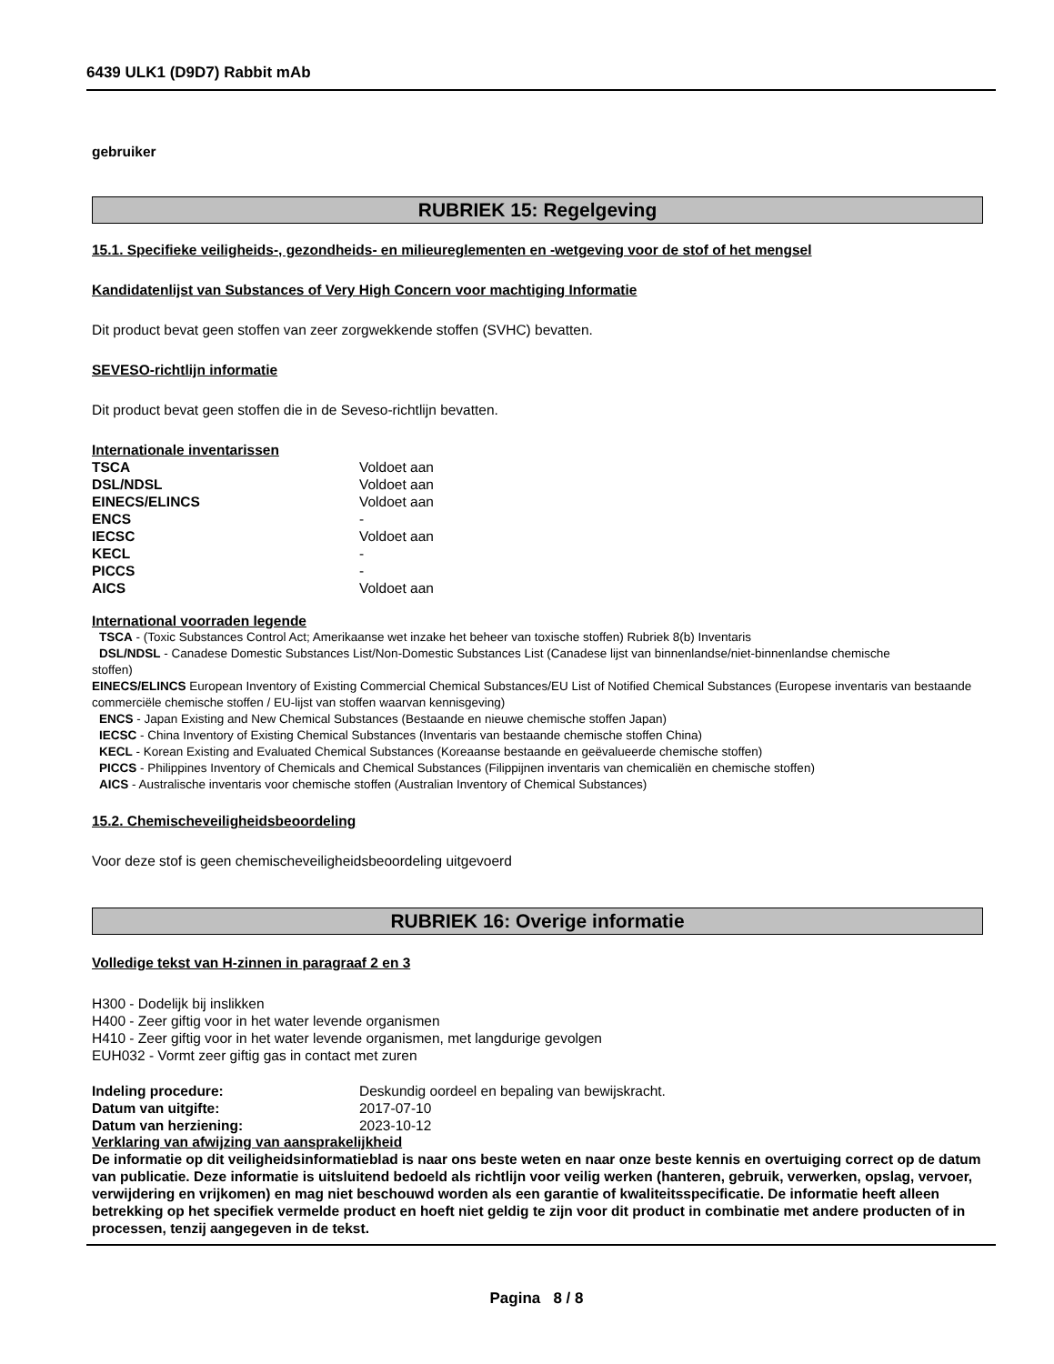6439 ULK1 (D9D7) Rabbit mAb
gebruiker
RUBRIEK 15: Regelgeving
15.1. Specifieke veiligheids-, gezondheids- en milieureglementen en -wetgeving voor de stof of het mengsel
Kandidatenlijst van Substances of Very High Concern voor machtiging Informatie
Dit product bevat geen stoffen van zeer zorgwekkende stoffen (SVHC) bevatten.
SEVESO-richtlijn informatie
Dit product bevat geen stoffen die in de Seveso-richtlijn bevatten.
Internationale inventarissen
| TSCA | Voldoet aan |
| DSL/NDSL | Voldoet aan |
| EINECS/ELINCS | Voldoet aan |
| ENCS | - |
| IECSC | Voldoet aan |
| KECL | - |
| PICCS | - |
| AICS | Voldoet aan |
International voorraden legende
TSCA - (Toxic Substances Control Act; Amerikaanse wet inzake het beheer van toxische stoffen) Rubriek 8(b) Inventaris
DSL/NDSL - Canadese Domestic Substances List/Non-Domestic Substances List (Canadese lijst van binnenlandse/niet-binnenlandse chemische
stoffen)
EINECS/ELINCS European Inventory of Existing Commercial Chemical Substances/EU List of Notified Chemical Substances (Europese inventaris van bestaande commerciële chemische stoffen / EU-lijst van stoffen waarvan kennisgeving)
ENCS - Japan Existing and New Chemical Substances (Bestaande en nieuwe chemische stoffen Japan)
IECSC - China Inventory of Existing Chemical Substances (Inventaris van bestaande chemische stoffen China)
KECL - Korean Existing and Evaluated Chemical Substances (Koreaanse bestaande en geëvalueerde chemische stoffen)
PICCS - Philippines Inventory of Chemicals and Chemical Substances (Filippijnen inventaris van chemicaliën en chemische stoffen)
AICS - Australische inventaris voor chemische stoffen (Australian Inventory of Chemical Substances)
15.2. Chemischeveiligheidsbeoordeling
Voor deze stof is geen chemischeveiligheidsbeoordeling uitgevoerd
RUBRIEK 16: Overige informatie
Volledige tekst van H-zinnen in paragraaf 2 en 3
H300 - Dodelijk bij inslikken
H400 - Zeer giftig voor in het water levende organismen
H410 - Zeer giftig voor in het water levende organismen, met langdurige gevolgen
EUH032 - Vormt zeer giftig gas in contact met zuren
| Indeling procedure: | Deskundig oordeel en bepaling van bewijskracht. |
| Datum van uitgifte: | 2017-07-10 |
| Datum van herziening: | 2023-10-12 |
Verklaring van afwijzing van aansprakelijkheid
De informatie op dit veiligheidsinformatieblad is naar ons beste weten en naar onze beste kennis en overtuiging correct op de datum van publicatie. Deze informatie is uitsluitend bedoeld als richtlijn voor veilig werken (hanteren, gebruik, verwerken, opslag, vervoer, verwijdering en vrijkomen) en mag niet beschouwd worden als een garantie of kwaliteitsspecificatie. De informatie heeft alleen betrekking op het specifiek vermelde product en hoeft niet geldig te zijn voor dit product in combinatie met andere producten of in processen, tenzij aangegeven in de tekst.
Pagina 8 / 8